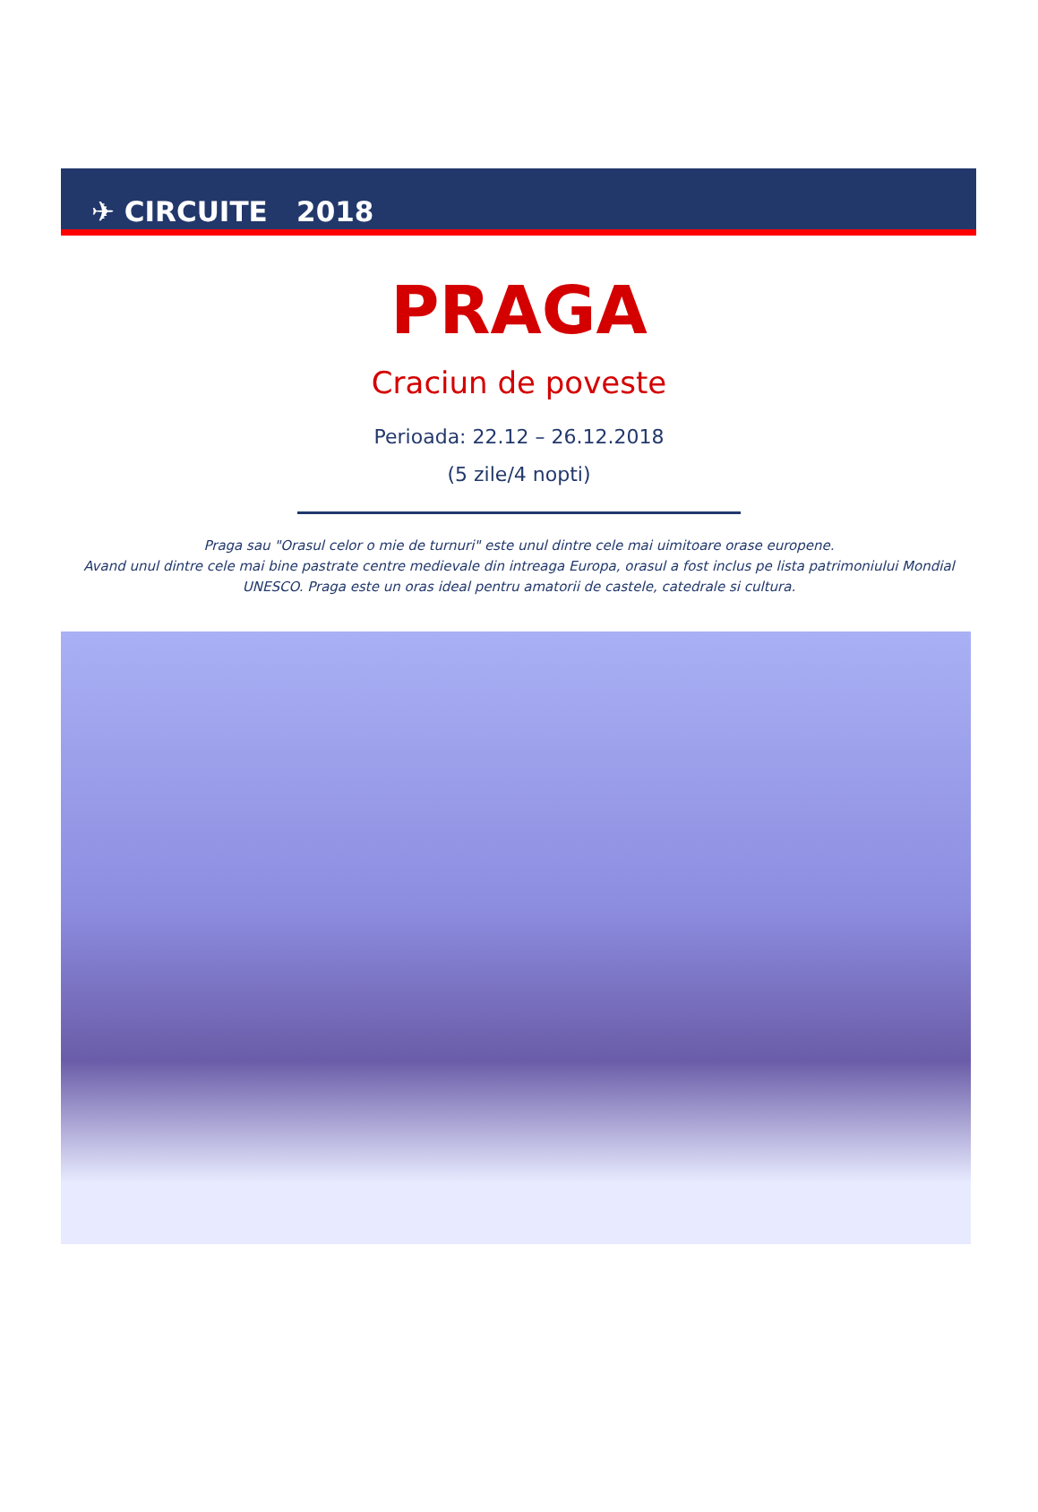✈ CIRCUITE 2018
PRAGA
Craciun de poveste
Perioada: 22.12 – 26.12.2018
(5 zile/4 nopti)
Praga sau "Orasul celor o mie de turnuri" este unul dintre cele mai uimitoare orase europene.
Avand unul dintre cele mai bine pastrate centre medievale din intreaga Europa, orasul a fost inclus pe lista patrimoniului Mondial UNESCO. Praga este un oras ideal pentru amatorii de castele, catedrale si cultura.